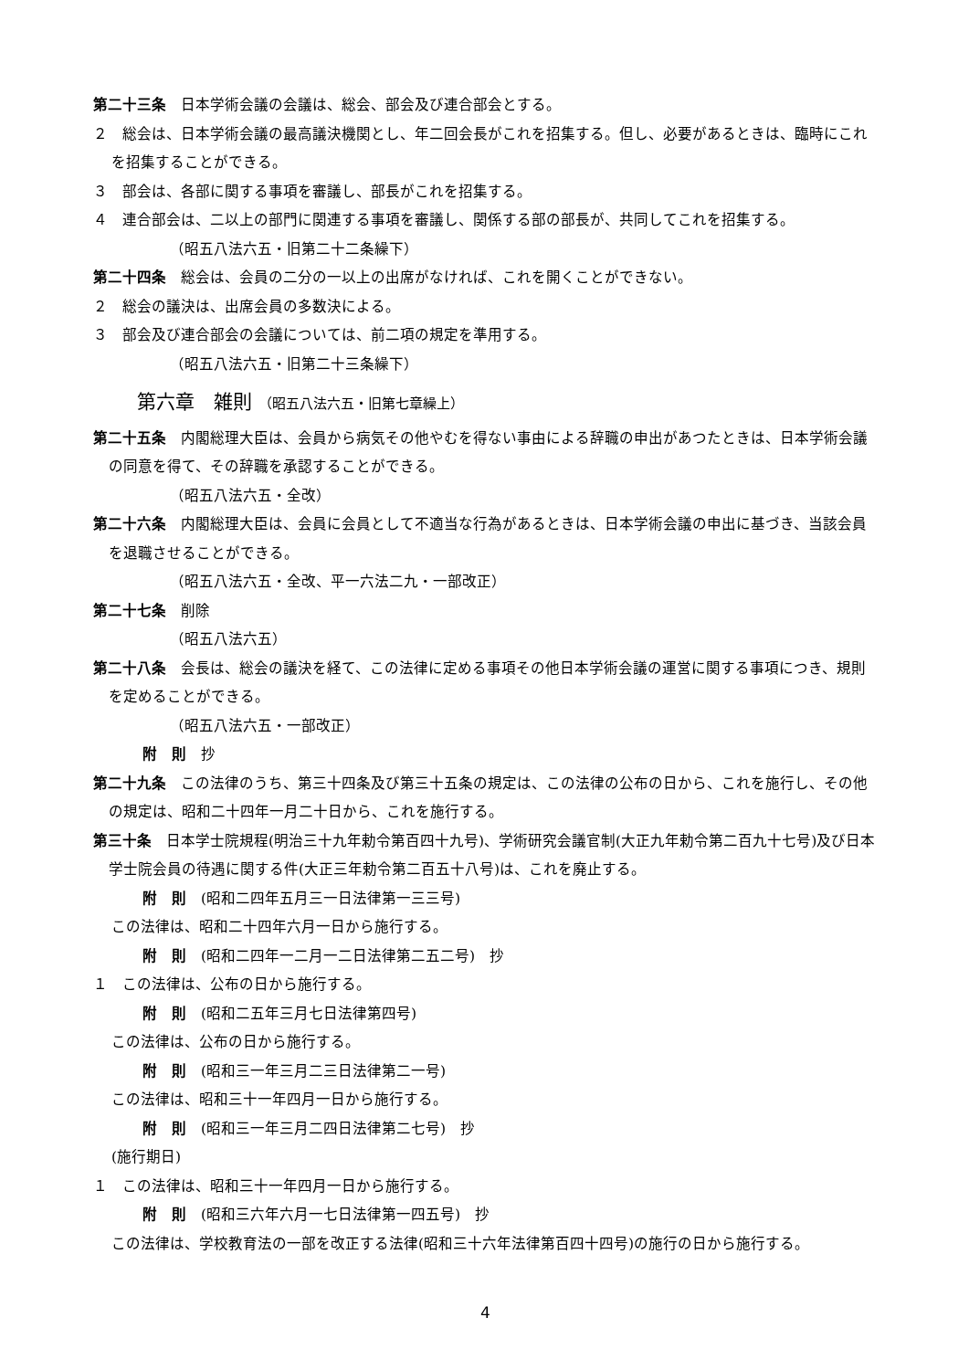第二十三条　日本学術会議の会議は、総会、部会及び連合部会とする。
２　総会は、日本学術会議の最高議決機関とし、年二回会長がこれを招集する。但し、必要があるときは、臨時にこれを招集することができる。
３　部会は、各部に関する事項を審議し、部長がこれを招集する。
４　連合部会は、二以上の部門に関連する事項を審議し、関係する部の部長が、共同してこれを招集する。
（昭五八法六五・旧第二十二条繰下）
第二十四条　総会は、会員の二分の一以上の出席がなければ、これを開くことができない。
２　総会の議決は、出席会員の多数決による。
３　部会及び連合部会の会議については、前二項の規定を準用する。
（昭五八法六五・旧第二十三条繰下）
第六章　雑則 （昭五八法六五・旧第七章繰上）
第二十五条　内閣総理大臣は、会員から病気その他やむを得ない事由による辞職の申出があつたときは、日本学術会議の同意を得て、その辞職を承認することができる。
（昭五八法六五・全改）
第二十六条　内閣総理大臣は、会員に会員として不適当な行為があるときは、日本学術会議の申出に基づき、当該会員を退職させることができる。
（昭五八法六五・全改、平一六法二九・一部改正）
第二十七条　削除
（昭五八法六五）
第二十八条　会長は、総会の議決を経て、この法律に定める事項その他日本学術会議の運営に関する事項につき、規則を定めることができる。
（昭五八法六五・一部改正）
附　則　抄
第二十九条　この法律のうち、第三十四条及び第三十五条の規定は、この法律の公布の日から、これを施行し、その他の規定は、昭和二十四年一月二十日から、これを施行する。
第三十条　日本学士院規程(明治三十九年勅令第百四十九号)、学術研究会議官制(大正九年勅令第二百九十七号)及び日本学士院会員の待遇に関する件(大正三年勅令第二百五十八号)は、これを廃止する。
附　則　(昭和二四年五月三一日法律第一三三号)
この法律は、昭和二十四年六月一日から施行する。
附　則　(昭和二四年一二月一二日法律第二五二号)　抄
１　この法律は、公布の日から施行する。
附　則　(昭和二五年三月七日法律第四号)
この法律は、公布の日から施行する。
附　則　(昭和三一年三月二三日法律第二一号)
この法律は、昭和三十一年四月一日から施行する。
附　則　(昭和三一年三月二四日法律第二七号)　抄
(施行期日)
１　この法律は、昭和三十一年四月一日から施行する。
附　則　(昭和三六年六月一七日法律第一四五号)　抄
この法律は、学校教育法の一部を改正する法律(昭和三十六年法律第百四十四号)の施行の日から施行する。
4